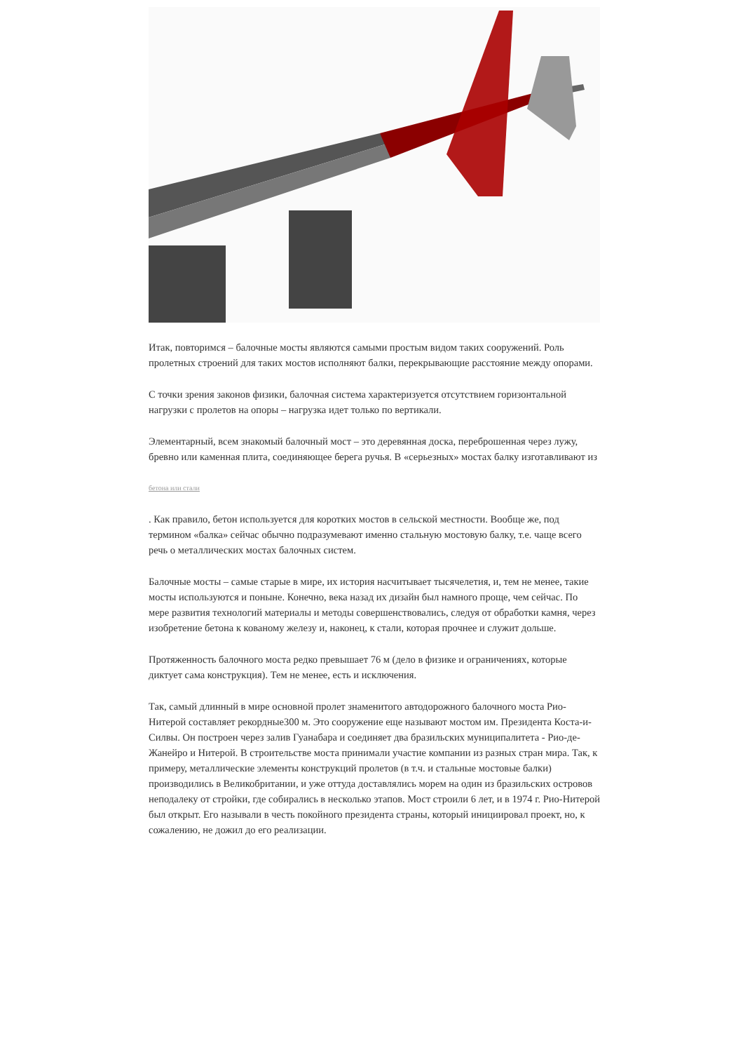Итак, повторимся – балочные мосты являются самыми простым видом таких сооружений. Роль пролетных строений для таких мостов исполняют балки, перекрывающие расстояние между опорами.
С точки зрения законов физики, балочная система характеризуется отсутствием горизонтальной нагрузки с пролетов на опоры – нагрузка идет только по вертикали.
Элементарный, всем знакомый балочный мост – это деревянная доска, переброшенная через лужу, бревно или каменная плита, соединяющее берега ручья. В «серьезных» мостах балку изготавливают из
бетона или стали
. Как правило, бетон используется для коротких мостов в сельской местности. Вообще же, под термином «балка» сейчас обычно подразумевают именно стальную мостовую балку, т.е. чаще всего речь о металлических мостах балочных систем.
Балочные мосты – самые старые в мире, их история насчитывает тысячелетия, и, тем не менее, такие мосты используются и поныне. Конечно, века назад их дизайн был намного проще, чем сейчас. По мере развития технологий материалы и методы совершенствовались, следуя от обработки камня, через изобретение бетона к кованому железу и, наконец, к стали, которая прочнее и служит дольше.
Протяженность балочного моста редко превышает 76 м (дело в физике и ограничениях, которые диктует сама конструкция). Тем не менее, есть и исключения.
Так, самый длинный в мире основной пролет знаменитого автодорожного балочного моста Рио-Нитерой составляет рекордные300 м. Это сооружение еще называют мостом им. Президента Коста-и-Силвы. Он построен через залив Гуанабара и соединяет два бразильских муниципалитета - Рио-де-Жанейро и Нитерой. В строительстве моста принимали участие компании из разных стран мира. Так, к примеру, металлические элементы конструкций пролетов (в т.ч. и стальные мостовые балки) производились в Великобритании, и уже оттуда доставлялись морем на один из бразильских островов неподалеку от стройки, где собирались в несколько этапов. Мост строили 6 лет, и в 1974 г. Рио-Нитерой был открыт. Его называли в честь покойного президента страны, который инициировал проект, но, к сожалению, не дожил до его реализации.